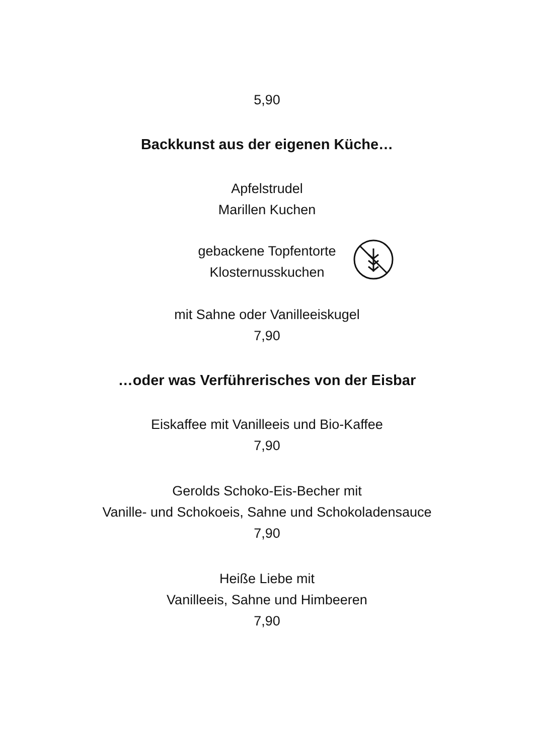5,90
Backkunst aus der eigenen Küche…
Apfelstrudel
Marillen Kuchen
gebackene Topfentorte
Klosternusskuchen
mit Sahne oder Vanilleeiskugel
7,90
…oder was Verführerisches von der Eisbar
Eiskaffee mit Vanilleeis und Bio-Kaffee
7,90
Gerolds Schoko-Eis-Becher mit
Vanille- und Schokoeis, Sahne und Schokoladensauce
7,90
Heiße Liebe mit
Vanilleeis, Sahne und Himbeeren
7,90